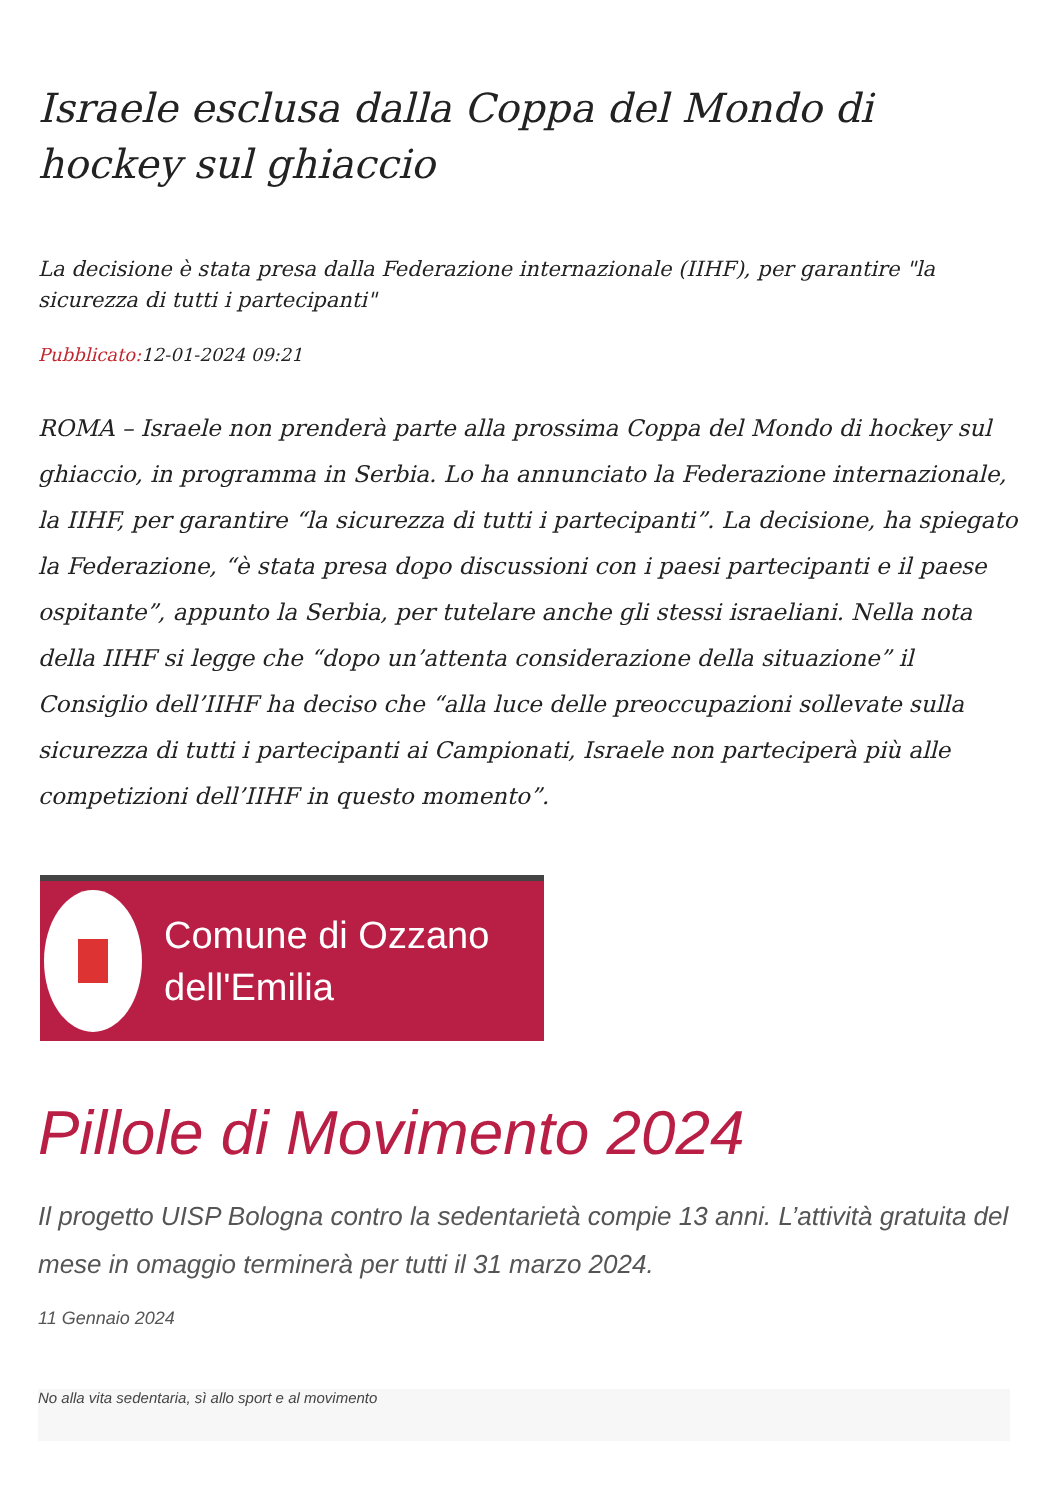Israele esclusa dalla Coppa del Mondo di hockey sul ghiaccio
La decisione è stata presa dalla Federazione internazionale (IIHF), per garantire "la sicurezza di tutti i partecipanti"
Pubblicato: 12-01-2024 09:21
ROMA – Israele non prenderà parte alla prossima Coppa del Mondo di hockey sul ghiaccio, in programma in Serbia. Lo ha annunciato la Federazione internazionale, la IIHF, per garantire “la sicurezza di tutti i partecipanti”. La decisione, ha spiegato la Federazione, “è stata presa dopo discussioni con i paesi partecipanti e il paese ospitante”, appunto la Serbia, per tutelare anche gli stessi israeliani. Nella nota della IIHF si legge che “dopo un’attenta considerazione della situazione” il Consiglio dell’IIHF ha deciso che “alla luce delle preoccupazioni sollevate sulla sicurezza di tutti i partecipanti ai Campionati, Israele non parteciperà più alle competizioni dell’IIHF in questo momento”.
Comune di Ozzano
dell'Emilia
Pillole di Movimento 2024
Il progetto UISP Bologna contro la sedentarietà compie 13 anni. L’attività gratuita del mese in omaggio terminerà per tutti il 31 marzo 2024.
11 Gennaio 2024
No alla vita sedentaria, sì allo sport e al movimento